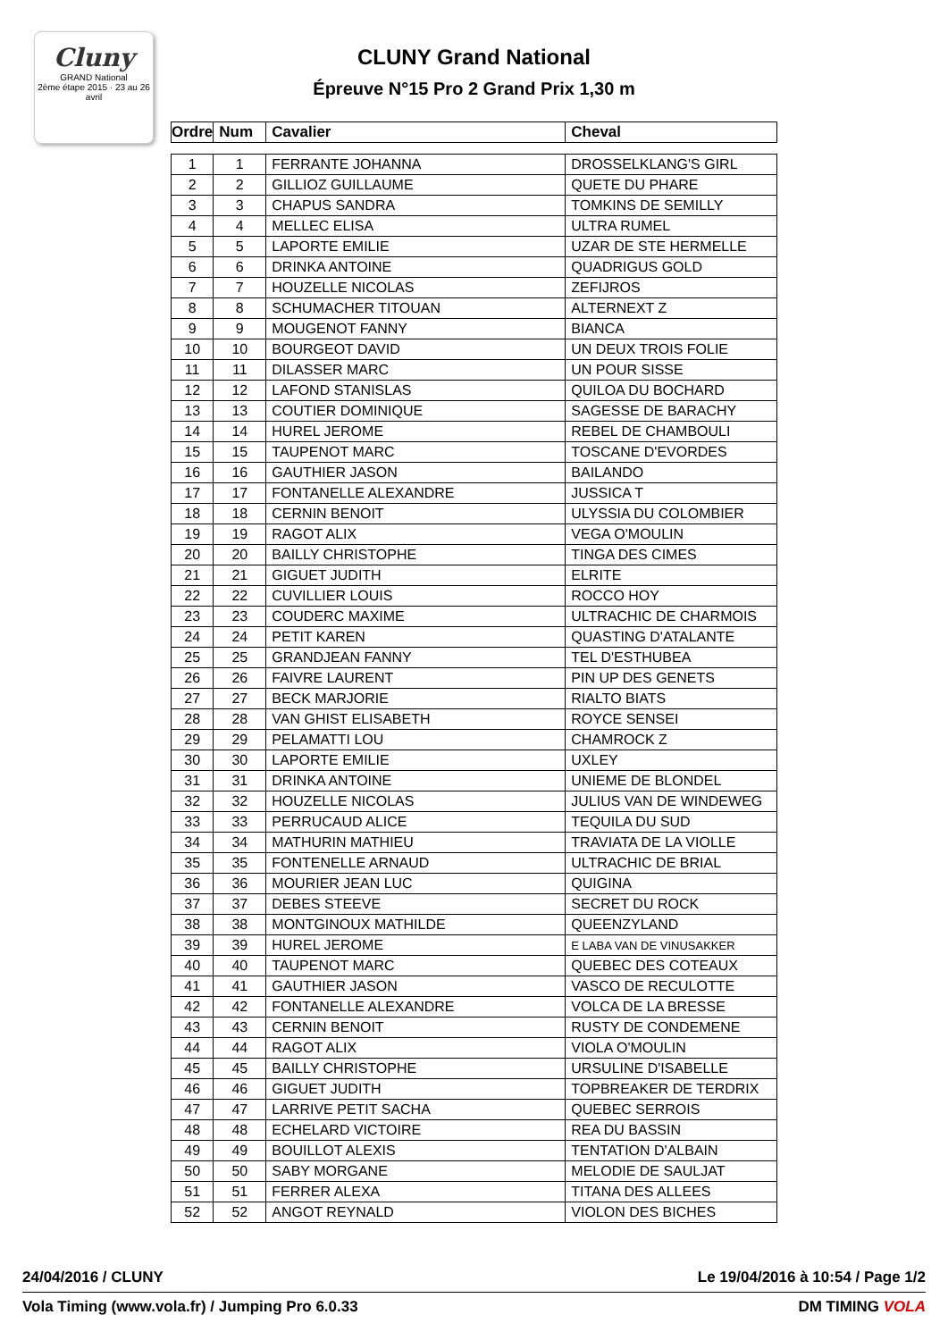Cluny
GRAND National
2ème étape 2015 · 23 au 26 avril
CLUNY Grand National
Épreuve N°15 Pro 2 Grand Prix 1,30 m
| Ordre | Num | Cavalier | Cheval |
| --- | --- | --- | --- |
| 1 | 1 | FERRANTE JOHANNA | DROSSELKLANG'S GIRL |
| 2 | 2 | GILLIOZ GUILLAUME | QUETE DU PHARE |
| 3 | 3 | CHAPUS SANDRA | TOMKINS DE SEMILLY |
| 4 | 4 | MELLEC ELISA | ULTRA RUMEL |
| 5 | 5 | LAPORTE EMILIE | UZAR DE STE HERMELLE |
| 6 | 6 | DRINKA ANTOINE | QUADRIGUS GOLD |
| 7 | 7 | HOUZELLE NICOLAS | ZEFIJROS |
| 8 | 8 | SCHUMACHER TITOUAN | ALTERNEXT Z |
| 9 | 9 | MOUGENOT FANNY | BIANCA |
| 10 | 10 | BOURGEOT DAVID | UN DEUX TROIS FOLIE |
| 11 | 11 | DILASSER MARC | UN POUR SISSE |
| 12 | 12 | LAFOND STANISLAS | QUILOA DU BOCHARD |
| 13 | 13 | COUTIER DOMINIQUE | SAGESSE DE BARACHY |
| 14 | 14 | HUREL JEROME | REBEL DE CHAMBOULI |
| 15 | 15 | TAUPENOT MARC | TOSCANE D'EVORDES |
| 16 | 16 | GAUTHIER JASON | BAILANDO |
| 17 | 17 | FONTANELLE ALEXANDRE | JUSSICA T |
| 18 | 18 | CERNIN BENOIT | ULYSSIA DU COLOMBIER |
| 19 | 19 | RAGOT ALIX | VEGA O'MOULIN |
| 20 | 20 | BAILLY CHRISTOPHE | TINGA DES CIMES |
| 21 | 21 | GIGUET JUDITH | ELRITE |
| 22 | 22 | CUVILLIER LOUIS | ROCCO HOY |
| 23 | 23 | COUDERC MAXIME | ULTRACHIC DE CHARMOIS |
| 24 | 24 | PETIT KAREN | QUASTING D'ATALANTE |
| 25 | 25 | GRANDJEAN FANNY | TEL D'ESTHUBEA |
| 26 | 26 | FAIVRE LAURENT | PIN UP DES GENETS |
| 27 | 27 | BECK MARJORIE | RIALTO BIATS |
| 28 | 28 | VAN GHIST ELISABETH | ROYCE SENSEI |
| 29 | 29 | PELAMATTI LOU | CHAMROCK Z |
| 30 | 30 | LAPORTE EMILIE | UXLEY |
| 31 | 31 | DRINKA ANTOINE | UNIEME DE BLONDEL |
| 32 | 32 | HOUZELLE NICOLAS | JULIUS VAN DE WINDEWEG |
| 33 | 33 | PERRUCAUD ALICE | TEQUILA DU SUD |
| 34 | 34 | MATHURIN MATHIEU | TRAVIATA DE LA VIOLLE |
| 35 | 35 | FONTENELLE ARNAUD | ULTRACHIC DE BRIAL |
| 36 | 36 | MOURIER JEAN LUC | QUIGINA |
| 37 | 37 | DEBES STEEVE | SECRET DU ROCK |
| 38 | 38 | MONTGINOUX MATHILDE | QUEENZYLAND |
| 39 | 39 | HUREL JEROME | E LABA VAN DE VINUSAKKER |
| 40 | 40 | TAUPENOT MARC | QUEBEC DES COTEAUX |
| 41 | 41 | GAUTHIER JASON | VASCO DE RECULOTTE |
| 42 | 42 | FONTANELLE ALEXANDRE | VOLCA DE LA BRESSE |
| 43 | 43 | CERNIN BENOIT | RUSTY DE CONDEMENE |
| 44 | 44 | RAGOT ALIX | VIOLA O'MOULIN |
| 45 | 45 | BAILLY CHRISTOPHE | URSULINE D'ISABELLE |
| 46 | 46 | GIGUET JUDITH | TOPBREAKER DE TERDRIX |
| 47 | 47 | LARRIVE PETIT SACHA | QUEBEC SERROIS |
| 48 | 48 | ECHELARD VICTOIRE | REA DU BASSIN |
| 49 | 49 | BOUILLOT ALEXIS | TENTATION D'ALBAIN |
| 50 | 50 | SABY MORGANE | MELODIE DE SAULJAT |
| 51 | 51 | FERRER ALEXA | TITANA DES ALLEES |
| 52 | 52 | ANGOT REYNALD | VIOLON DES BICHES |
24/04/2016 / CLUNY Le 19/04/2016 à 10:54 / Page 1/2
Vola Timing (www.vola.fr) / Jumping Pro 6.0.33 DM TIMING VOLA